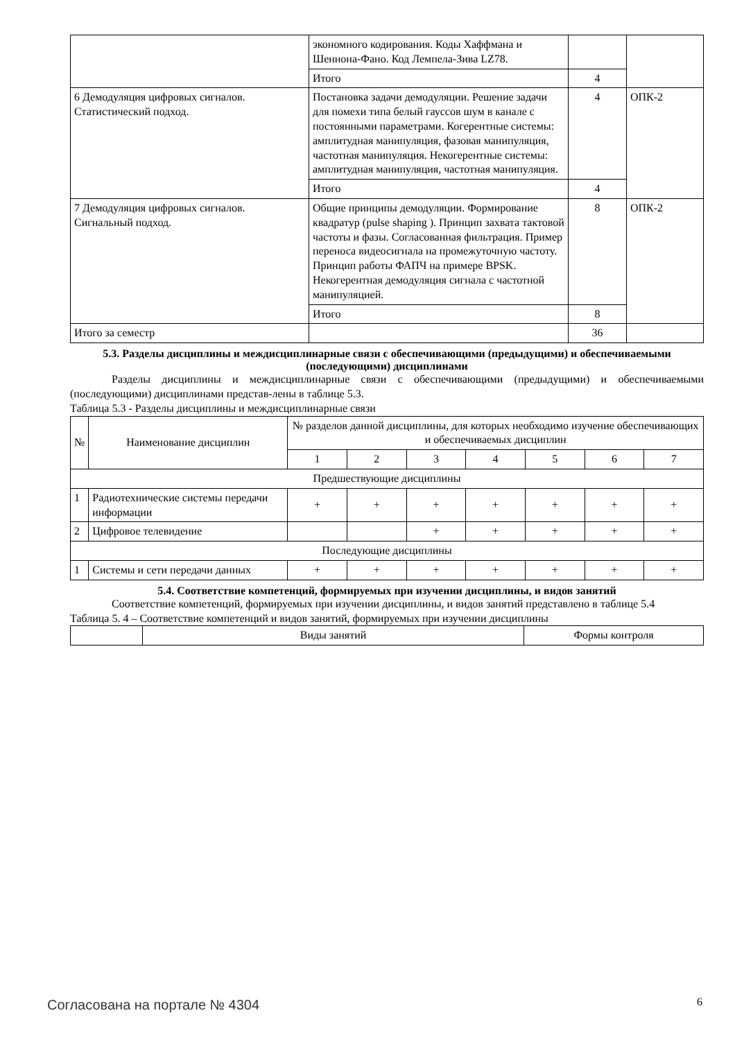| | экономного кодирования. Коды Хаффмана и Шеннона-Фано. Код Лемпела-Зива LZ78. | | |
| | Итого | 4 | |
| 6 Демодуляция цифровых сигналов. Статистический подход. | Постановка задачи демодуляции. Решение задачи для помехи типа белый гауссов шум в канале с постоянными параметрами. Когерентные системы: амплитудная манипуляция, фазовая манипуляция, частотная манипуляция. Некогерентные системы: амплитудная манипуляция, частотная манипуляция. | 4 | ОПК-2 |
| | Итого | 4 | |
| 7 Демодуляция цифровых сигналов. Сигнальный подход. | Общие принципы демодуляции. Формирование квадратур (pulse shaping ). Принцип захвата тактовой частоты и фазы. Согласованная фильтрация. Пример переноса видеосигнала на промежуточную частоту. Принцип работы ФАПЧ на примере BPSK. Некогерентная демодуляция сигнала с частотной манипуляцией. | 8 | ОПК-2 |
| | Итого | 8 | |
| Итого за семестр | | 36 | |
5.3. Разделы дисциплины и междисциплинарные связи с обеспечивающими (предыдущими) и обеспечиваемыми (последующими) дисциплинами
Разделы дисциплины и междисциплинарные связи с обеспечивающими (предыдущими) и обеспечиваемыми (последующими) дисциплинами представ-лены в таблице 5.3.
Таблица 5.3 - Разделы дисциплины и междисциплинарные связи
| № | Наименование дисциплин | № разделов данной дисциплины, для которых необходимо изучение обеспечивающих и обеспечиваемых дисциплин | | | | | | |
| --- | --- | --- | --- | --- | --- | --- | --- | --- |
| | | 1 | 2 | 3 | 4 | 5 | 6 | 7 |
| Предшествующие дисциплины | | | | | | | | |
| 1 | Радиотехнические системы передачи информации | + | + | + | + | + | + | + |
| 2 | Цифровое телевидение | | | + | + | + | + | + |
| Последующие дисциплины | | | | | | | | |
| 1 | Системы и сети передачи данных | + | + | + | + | + | + | + |
5.4. Соответствие компетенций, формируемых при изучении дисциплины, и видов занятий
Соответствие компетенций, формируемых при изучении дисциплины, и видов занятий представлено в таблице 5.4
Таблица 5. 4 – Соответствие компетенций и видов занятий, формируемых при изучении дисциплины
| | Виды занятий | Формы контроля |
Согласована на портале № 4304 6